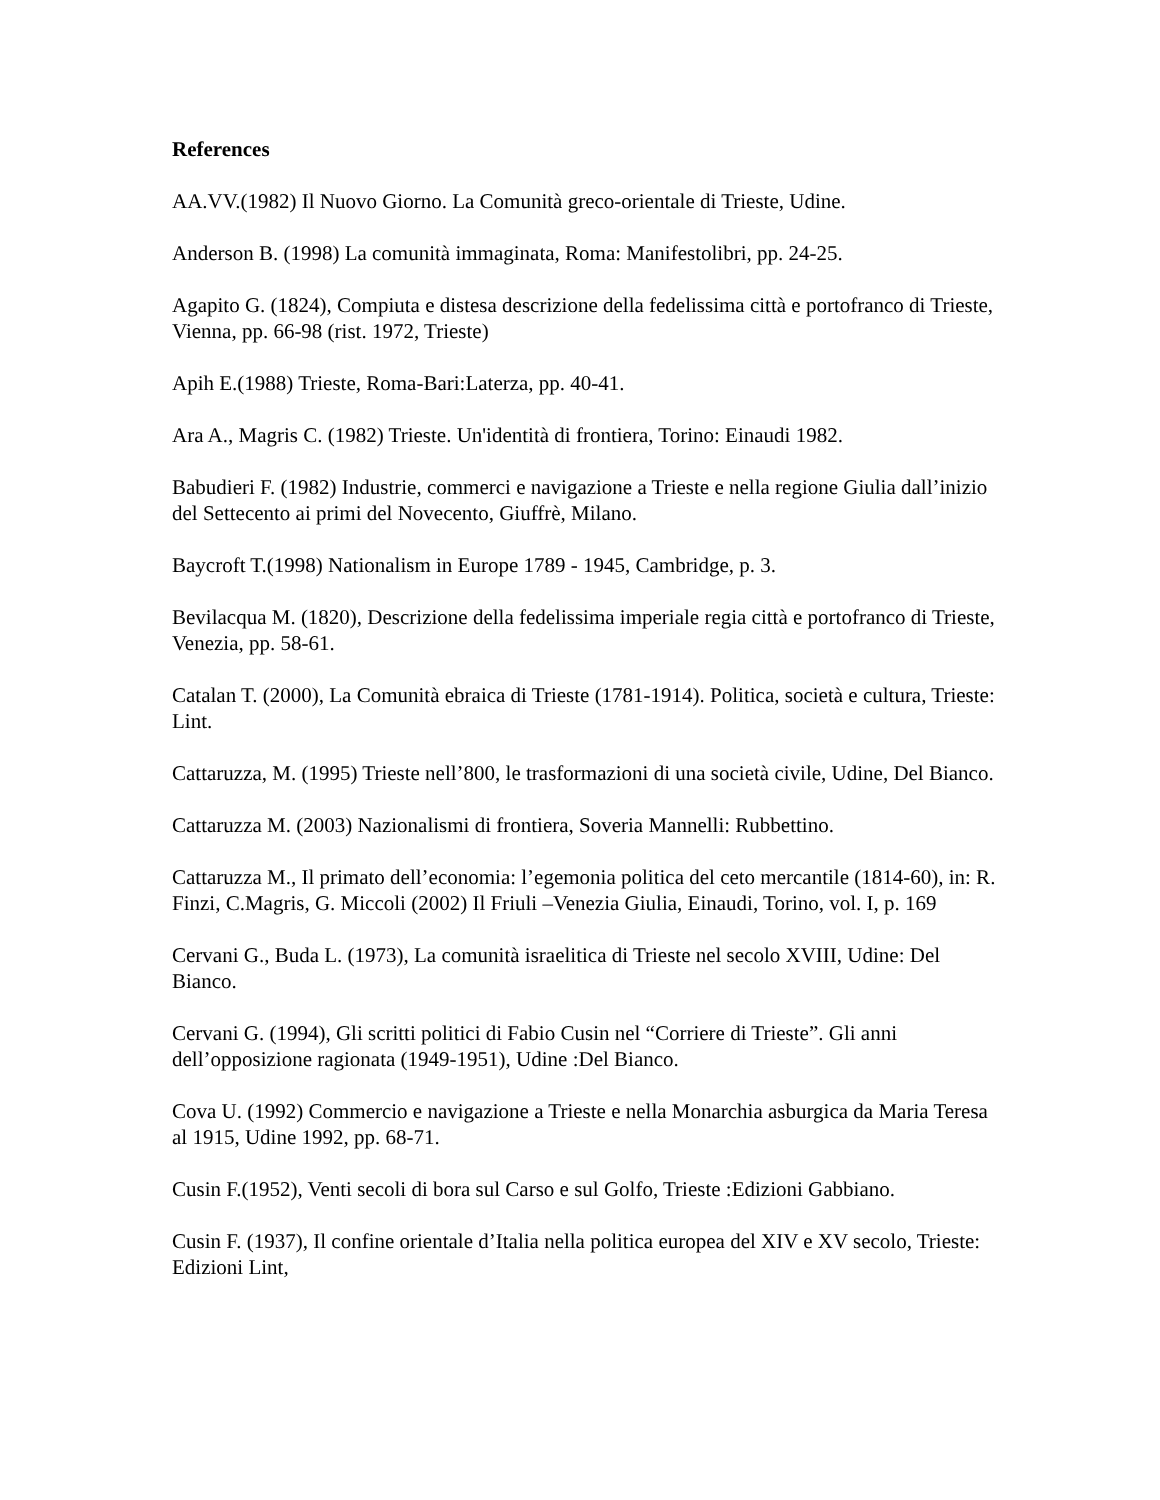References
AA.VV.(1982) Il Nuovo Giorno. La Comunità greco-orientale di Trieste, Udine.
Anderson B. (1998) La comunità immaginata, Roma: Manifestolibri, pp. 24-25.
Agapito G. (1824), Compiuta e distesa descrizione della fedelissima città e portofranco di Trieste, Vienna, pp. 66-98 (rist. 1972, Trieste)
Apih E.(1988) Trieste, Roma-Bari:Laterza, pp. 40-41.
Ara A., Magris C. (1982) Trieste. Un'identità di frontiera, Torino: Einaudi 1982.
Babudieri F. (1982) Industrie, commerci e navigazione a Trieste e nella regione Giulia dall’inizio del Settecento ai primi del Novecento, Giuffrè, Milano.
Baycroft T.(1998) Nationalism in Europe 1789 - 1945, Cambridge, p. 3.
Bevilacqua M. (1820), Descrizione della fedelissima imperiale regia città e portofranco di Trieste, Venezia, pp. 58-61.
Catalan T. (2000), La Comunità ebraica di Trieste (1781-1914). Politica, società e cultura, Trieste: Lint.
Cattaruzza, M. (1995) Trieste nell’800, le trasformazioni di una società civile, Udine, Del Bianco.
Cattaruzza M. (2003) Nazionalismi di frontiera, Soveria Mannelli: Rubbettino.
Cattaruzza M., Il primato dell’economia: l’egemonia politica del ceto mercantile (1814-60), in: R. Finzi, C.Magris, G. Miccoli (2002) Il Friuli –Venezia Giulia, Einaudi, Torino, vol. I, p. 169
Cervani G., Buda L. (1973), La comunità israelitica di Trieste nel secolo XVIII, Udine: Del Bianco.
Cervani G. (1994), Gli scritti politici di Fabio Cusin nel “Corriere di Trieste”. Gli anni dell’opposizione ragionata (1949-1951), Udine :Del Bianco.
Cova U. (1992) Commercio e navigazione a Trieste e nella Monarchia asburgica da Maria Teresa al 1915, Udine 1992, pp. 68-71.
Cusin F.(1952), Venti secoli di bora sul Carso e sul Golfo, Trieste :Edizioni Gabbiano.
Cusin F. (1937), Il confine orientale d’Italia nella politica europea del XIV e XV secolo, Trieste: Edizioni Lint,